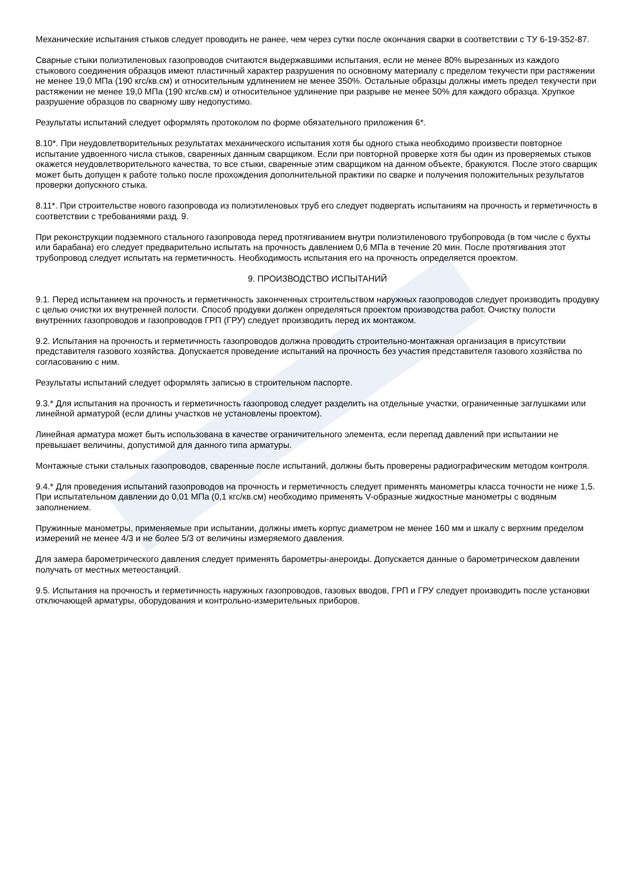Механические испытания стыков следует проводить не ранее, чем через сутки после окончания сварки в соответствии с ТУ 6-19-352-87.
Сварные стыки полиэтиленовых газопроводов считаются выдержавшими испытания, если не менее 80% вырезанных из каждого стыкового соединения образцов имеют пластичный характер разрушения по основному материалу с пределом текучести при растяжении не менее 19,0 МПа (190 кгс/кв.см) и относительным удлинением не менее 350%. Остальные образцы должны иметь предел текучести при растяжении не менее 19,0 МПа (190 кгс/кв.см) и относительное удлинение при разрыве не менее 50% для каждого образца. Хрупкое разрушение образцов по сварному шву недопустимо.
Результаты испытаний следует оформлять протоколом по форме обязательного приложения 6*.
8.10*. При неудовлетворительных результатах механического испытания хотя бы одного стыка необходимо произвести повторное испытание удвоенного числа стыков, сваренных данным сварщиком. Если при повторной проверке хотя бы один из проверяемых стыков окажется неудовлетворительного качества, то все стыки, сваренные этим сварщиком на данном объекте, бракуются. После этого сварщик может быть допущен к работе только после прохождения дополнительной практики по сварке и получения положительных результатов проверки допускного стыка.
8.11*. При строительстве нового газопровода из полиэтиленовых труб его следует подвергать испытаниям на прочность и герметичность в соответствии с требованиями разд. 9.
При реконструкции подземного стального газопровода перед протягиванием внутри полиэтиленового трубопровода (в том числе с бухты или барабана) его следует предварительно испытать на прочность давлением 0,6 МПа в течение 20 мин. После протягивания этот трубопровод следует испытать на герметичность. Необходимость испытания его на прочность определяется проектом.
9. ПРОИЗВОДСТВО ИСПЫТАНИЙ
9.1. Перед испытанием на прочность и герметичность законченных строительством наружных газопроводов следует производить продувку с целью очистки их внутренней полости. Способ продувки должен определяться проектом производства работ. Очистку полости внутренних газопроводов и газопроводов ГРП (ГРУ) следует производить перед их монтажом.
9.2. Испытания на прочность и герметичность газопроводов должна проводить строительно-монтажная организация в присутствии представителя газового хозяйства. Допускается проведение испытаний на прочность без участия представителя газового хозяйства по согласованию с ним.
Результаты испытаний следует оформлять записью в строительном паспорте.
9.3.* Для испытания на прочность и герметичность газопровод следует разделить на отдельные участки, ограниченные заглушками или линейной арматурой (если длины участков не установлены проектом).
Линейная арматура может быть использована в качестве ограничительного элемента, если перепад давлений при испытании не превышает величины, допустимой для данного типа арматуры.
Монтажные стыки стальных газопроводов, сваренные после испытаний, должны быть проверены радиографическим методом контроля.
9.4.* Для проведения испытаний газопроводов на прочность и герметичность следует применять манометры класса точности не ниже 1,5. При испытательном давлении до 0,01 МПа (0,1 кгс/кв.см) необходимо применять V-образные жидкостные манометры с водяным заполнением.
Пружинные манометры, применяемые при испытании, должны иметь корпус диаметром не менее 160 мм и шкалу с верхним пределом измерений не менее 4/3 и не более 5/3 от величины измеряемого давления.
Для замера барометрического давления следует применять барометры-анероиды. Допускается данные о барометрическом давлении получать от местных метеостанций.
9.5. Испытания на прочность и герметичность наружных газопроводов, газовых вводов, ГРП и ГРУ следует производить после установки отключающей арматуры, оборудования и контрольно-измерительных приборов.